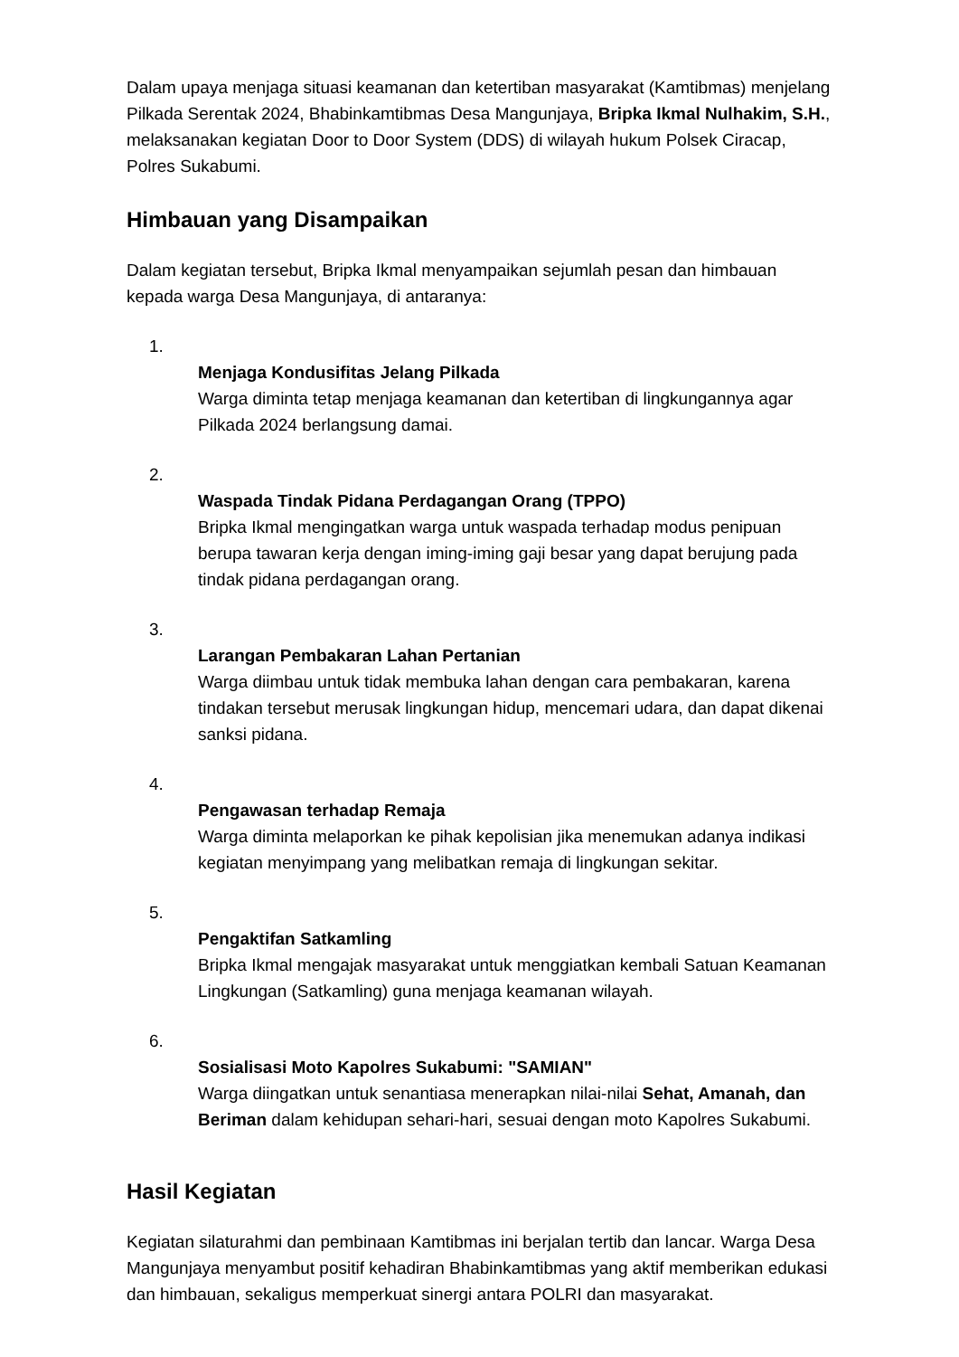Dalam upaya menjaga situasi keamanan dan ketertiban masyarakat (Kamtibmas) menjelang Pilkada Serentak 2024, Bhabinkamtibmas Desa Mangunjaya, Bripka Ikmal Nulhakim, S.H., melaksanakan kegiatan Door to Door System (DDS) di wilayah hukum Polsek Ciracap, Polres Sukabumi.
Himbauan yang Disampaikan
Dalam kegiatan tersebut, Bripka Ikmal menyampaikan sejumlah pesan dan himbauan kepada warga Desa Mangunjaya, di antaranya:
1.
Menjaga Kondusifitas Jelang Pilkada
Warga diminta tetap menjaga keamanan dan ketertiban di lingkungannya agar Pilkada 2024 berlangsung damai.
2.
Waspada Tindak Pidana Perdagangan Orang (TPPO)
Bripka Ikmal mengingatkan warga untuk waspada terhadap modus penipuan berupa tawaran kerja dengan iming-iming gaji besar yang dapat berujung pada tindak pidana perdagangan orang.
3.
Larangan Pembakaran Lahan Pertanian
Warga diimbau untuk tidak membuka lahan dengan cara pembakaran, karena tindakan tersebut merusak lingkungan hidup, mencemari udara, dan dapat dikenai sanksi pidana.
4.
Pengawasan terhadap Remaja
Warga diminta melaporkan ke pihak kepolisian jika menemukan adanya indikasi kegiatan menyimpang yang melibatkan remaja di lingkungan sekitar.
5.
Pengaktifan Satkamling
Bripka Ikmal mengajak masyarakat untuk menggiatkan kembali Satuan Keamanan Lingkungan (Satkamling) guna menjaga keamanan wilayah.
6.
Sosialisasi Moto Kapolres Sukabumi: "SAMIAN"
Warga diingatkan untuk senantiasa menerapkan nilai-nilai Sehat, Amanah, dan Beriman dalam kehidupan sehari-hari, sesuai dengan moto Kapolres Sukabumi.
Hasil Kegiatan
Kegiatan silaturahmi dan pembinaan Kamtibmas ini berjalan tertib dan lancar. Warga Desa Mangunjaya menyambut positif kehadiran Bhabinkamtibmas yang aktif memberikan edukasi dan himbauan, sekaligus memperkuat sinergi antara POLRI dan masyarakat.